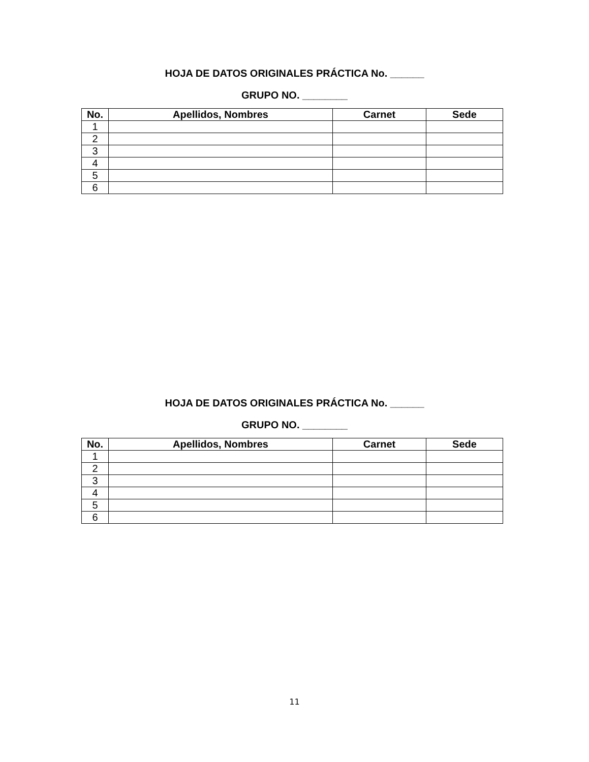HOJA DE DATOS ORIGINALES PRÁCTICA No. ______
GRUPO NO. ________
| No. | Apellidos, Nombres | Carnet | Sede |
| --- | --- | --- | --- |
| 1 | | | |
| 2 | | | |
| 3 | | | |
| 4 | | | |
| 5 | | | |
| 6 | | | |
HOJA DE DATOS ORIGINALES PRÁCTICA No. ______
GRUPO NO. ________
| No. | Apellidos, Nombres | Carnet | Sede |
| --- | --- | --- | --- |
| 1 | | | |
| 2 | | | |
| 3 | | | |
| 4 | | | |
| 5 | | | |
| 6 | | | |
11